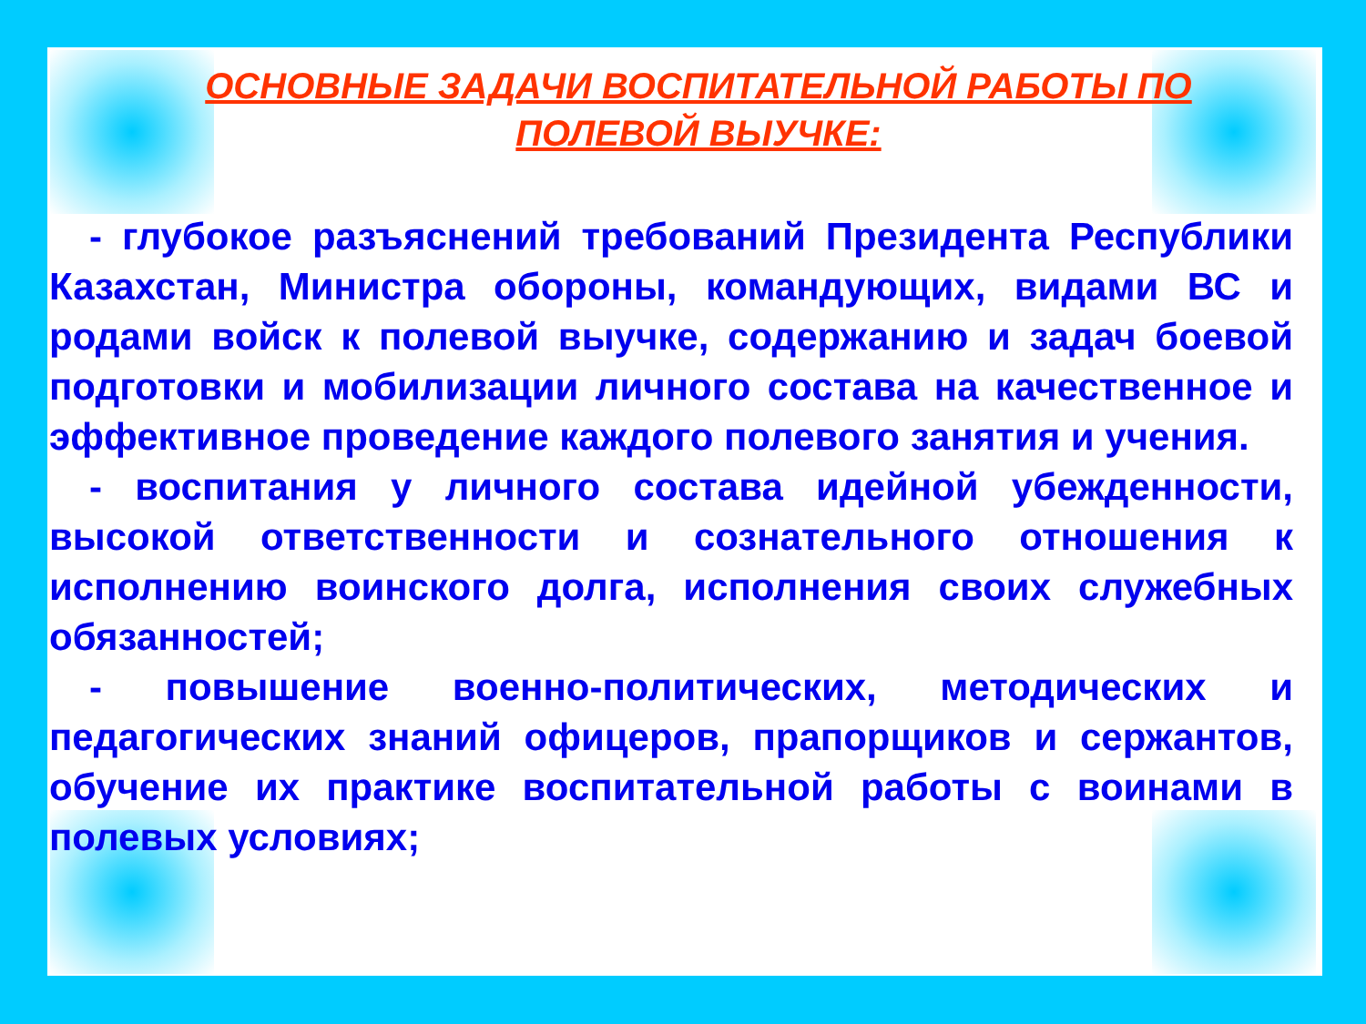ОСНОВНЫЕ ЗАДАЧИ ВОСПИТАТЕЛЬНОЙ РАБОТЫ ПО
ПОЛЕВОЙ ВЫУЧКЕ:
- глубокое разъяснений требований Президента Республики Казахстан, Министра обороны, командующих, видами ВС и родами войск к полевой выучке, содержанию и задач боевой подготовки и мобилизации личного состава на качественное и эффективное проведение каждого полевого занятия и учения.
- воспитания у личного состава идейной убежденности, высокой ответственности и сознательного отношения к исполнению воинского долга, исполнения своих служебных обязанностей;
- повышение военно-политических, методических и педагогических знаний офицеров, прапорщиков и сержантов, обучение их практике воспитательной работы с воинами в полевых условиях;